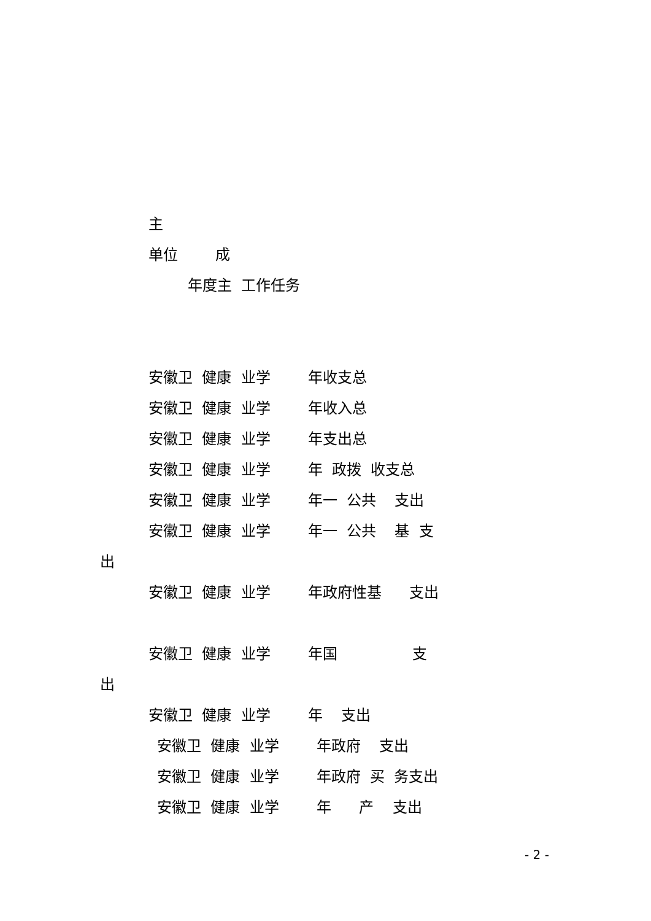主
单位 成
年度主 工作任务
安徽卫 健康 业学 年收支总
安徽卫 健康 业学 年收入总
安徽卫 健康 业学 年支出总
安徽卫 健康 业学 年 政拨 收支总
安徽卫 健康 业学 年一 公共 支出
安徽卫 健康 业学 年一 公共 基 支
出
安徽卫 健康 业学 年政府性基 支出
安徽卫 健康 业学 年国 支
出
安徽卫 健康 业学 年 支出
安徽卫 健康 业学 年政府 支出
安徽卫 健康 业学 年政府 买 务支出
安徽卫 健康 业学 年 产 支出
- 2 -